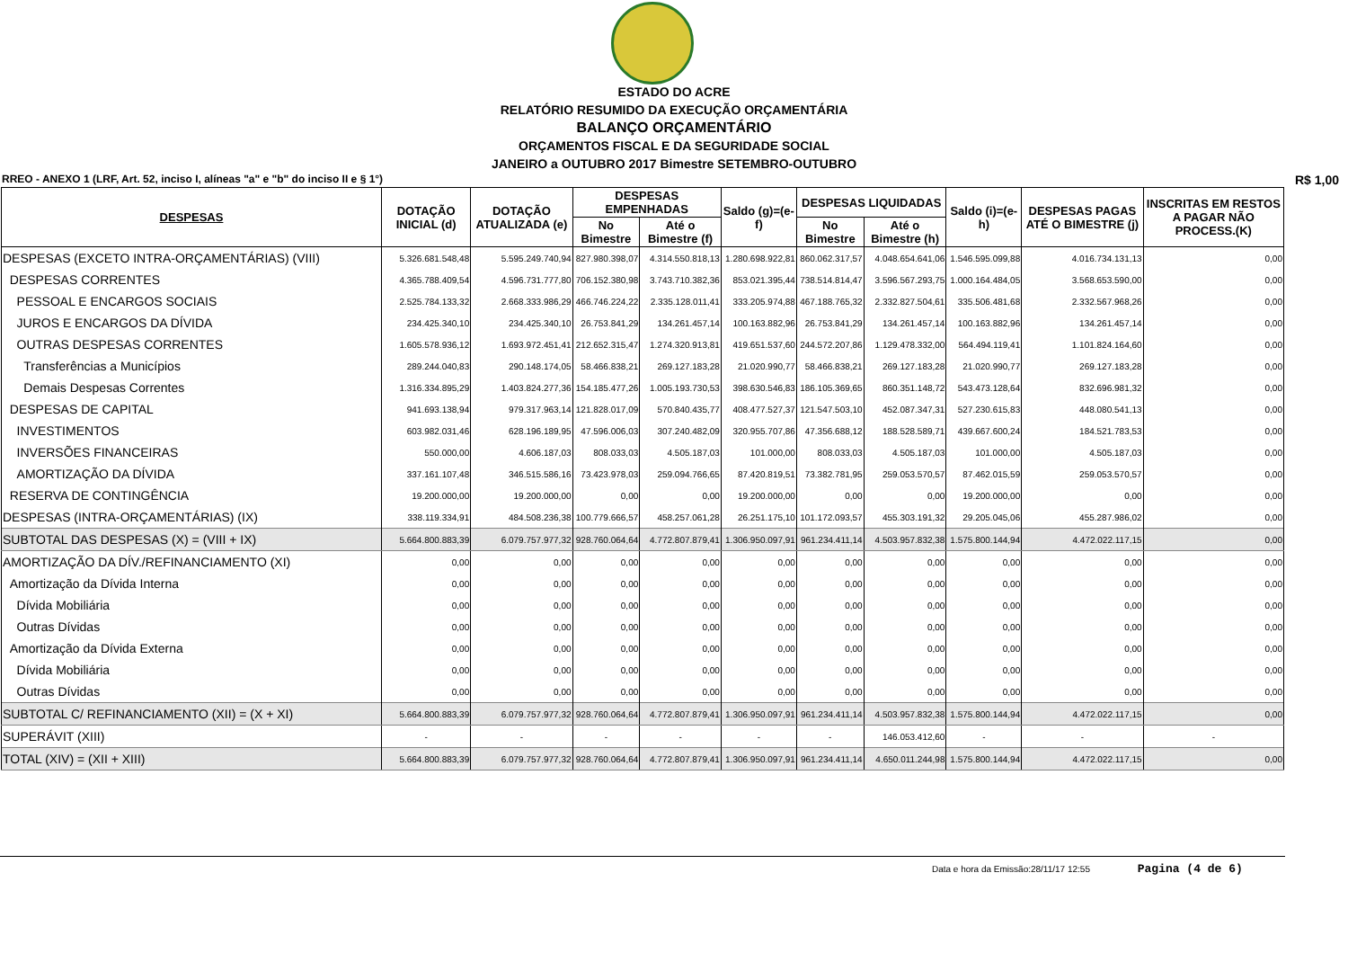ESTADO DO ACRE
RELATÓRIO RESUMIDO DA EXECUÇÃO ORÇAMENTÁRIA
BALANÇO ORÇAMENTÁRIO
ORÇAMENTOS FISCAL E DA SEGURIDADE SOCIAL
JANEIRO a OUTUBRO 2017 Bimestre SETEMBRO-OUTUBRO
RREO - ANEXO 1 (LRF, Art. 52, inciso I, alíneas "a" e "b" do inciso II e § 1°) R$ 1,00
| DESPESAS | DOTAÇÃO INICIAL (d) | DOTAÇÃO ATUALIZADA (e) | DESPESAS EMPENHADAS | | Saldo (g)=(e-f) | DESPESAS LIQUIDADAS | | Saldo (i)=(e-h) | DESPESAS PAGAS ATÉ O BIMESTRE (j) | INSCRITAS EM RESTOS A PAGAR NÃO PROCESS.(K) |
| --- | --- | --- | --- | --- | --- | --- | --- | --- | --- | --- |
| | | | No Bimestre | Até o Bimestre (f) | | No Bimestre | Até o Bimestre (h) | | | |
| DESPESAS (EXCETO INTRA-ORÇAMENTÁRIAS) (VIII) | 5.326.681.548,48 | 5.595.249.740,94 | 827.980.398,07 | 4.314.550.818,13 | 1.280.698.922,81 | 860.062.317,57 | 4.048.654.641,06 | 1.546.595.099,88 | 4.016.734.131,13 | 0,00 |
| DESPESAS CORRENTES | 4.365.788.409,54 | 4.596.731.777,80 | 706.152.380,98 | 3.743.710.382,36 | 853.021.395,44 | 738.514.814,47 | 3.596.567.293,75 | 1.000.164.484,05 | 3.568.653.590,00 | 0,00 |
| PESSOAL E ENCARGOS SOCIAIS | 2.525.784.133,32 | 2.668.333.986,29 | 466.746.224,22 | 2.335.128.011,41 | 333.205.974,88 | 467.188.765,32 | 2.332.827.504,61 | 335.506.481,68 | 2.332.567.968,26 | 0,00 |
| JUROS E ENCARGOS DA DÍVIDA | 234.425.340,10 | 234.425.340,10 | 26.753.841,29 | 134.261.457,14 | 100.163.882,96 | 26.753.841,29 | 134.261.457,14 | 100.163.882,96 | 134.261.457,14 | 0,00 |
| OUTRAS DESPESAS CORRENTES | 1.605.578.936,12 | 1.693.972.451,41 | 212.652.315,47 | 1.274.320.913,81 | 419.651.537,60 | 244.572.207,86 | 1.129.478.332,00 | 564.494.119,41 | 1.101.824.164,60 | 0,00 |
| Transferências a Municípios | 289.244.040,83 | 290.148.174,05 | 58.466.838,21 | 269.127.183,28 | 21.020.990,77 | 58.466.838,21 | 269.127.183,28 | 21.020.990,77 | 269.127.183,28 | 0,00 |
| Demais Despesas Correntes | 1.316.334.895,29 | 1.403.824.277,36 | 154.185.477,26 | 1.005.193.730,53 | 398.630.546,83 | 186.105.369,65 | 860.351.148,72 | 543.473.128,64 | 832.696.981,32 | 0,00 |
| DESPESAS DE CAPITAL | 941.693.138,94 | 979.317.963,14 | 121.828.017,09 | 570.840.435,77 | 408.477.527,37 | 121.547.503,10 | 452.087.347,31 | 527.230.615,83 | 448.080.541,13 | 0,00 |
| INVESTIMENTOS | 603.982.031,46 | 628.196.189,95 | 47.596.006,03 | 307.240.482,09 | 320.955.707,86 | 47.356.688,12 | 188.528.589,71 | 439.667.600,24 | 184.521.783,53 | 0,00 |
| INVERSÕES FINANCEIRAS | 550.000,00 | 4.606.187,03 | 808.033,03 | 4.505.187,03 | 101.000,00 | 808.033,03 | 4.505.187,03 | 101.000,00 | 4.505.187,03 | 0,00 |
| AMORTIZAÇÃO DA DÍVIDA | 337.161.107,48 | 346.515.586,16 | 73.423.978,03 | 259.094.766,65 | 87.420.819,51 | 73.382.781,95 | 259.053.570,57 | 87.462.015,59 | 259.053.570,57 | 0,00 |
| RESERVA DE CONTINGÊNCIA | 19.200.000,00 | 19.200.000,00 | 0,00 | 0,00 | 19.200.000,00 | 0,00 | 0,00 | 19.200.000,00 | 0,00 | 0,00 |
| DESPESAS (INTRA-ORÇAMENTÁRIAS) (IX) | 338.119.334,91 | 484.508.236,38 | 100.779.666,57 | 458.257.061,28 | 26.251.175,10 | 101.172.093,57 | 455.303.191,32 | 29.205.045,06 | 455.287.986,02 | 0,00 |
| SUBTOTAL DAS DESPESAS (X) = (VIII + IX) | 5.664.800.883,39 | 6.079.757.977,32 | 928.760.064,64 | 4.772.807.879,41 | 1.306.950.097,91 | 961.234.411,14 | 4.503.957.832,38 | 1.575.800.144,94 | 4.472.022.117,15 | 0,00 |
| AMORTIZAÇÃO DA DÍV./REFINANCIAMENTO (XI) | 0,00 | 0,00 | 0,00 | 0,00 | 0,00 | 0,00 | 0,00 | 0,00 | 0,00 | 0,00 |
| Amortização da Dívida Interna | 0,00 | 0,00 | 0,00 | 0,00 | 0,00 | 0,00 | 0,00 | 0,00 | 0,00 | 0,00 |
| Dívida Mobiliária | 0,00 | 0,00 | 0,00 | 0,00 | 0,00 | 0,00 | 0,00 | 0,00 | 0,00 | 0,00 |
| Outras Dívidas | 0,00 | 0,00 | 0,00 | 0,00 | 0,00 | 0,00 | 0,00 | 0,00 | 0,00 | 0,00 |
| Amortização da Dívida Externa | 0,00 | 0,00 | 0,00 | 0,00 | 0,00 | 0,00 | 0,00 | 0,00 | 0,00 | 0,00 |
| Dívida Mobiliária | 0,00 | 0,00 | 0,00 | 0,00 | 0,00 | 0,00 | 0,00 | 0,00 | 0,00 | 0,00 |
| Outras Dívidas | 0,00 | 0,00 | 0,00 | 0,00 | 0,00 | 0,00 | 0,00 | 0,00 | 0,00 | 0,00 |
| SUBTOTAL C/ REFINANCIAMENTO (XII) = (X + XI) | 5.664.800.883,39 | 6.079.757.977,32 | 928.760.064,64 | 4.772.807.879,41 | 1.306.950.097,91 | 961.234.411,14 | 4.503.957.832,38 | 1.575.800.144,94 | 4.472.022.117,15 | 0,00 |
| SUPERÁVIT (XIII) | - | - | - | - | - | - | 146.053.412,60 | - | - | - |
| TOTAL (XIV) = (XII + XIII) | 5.664.800.883,39 | 6.079.757.977,32 | 928.760.064,64 | 4.772.807.879,41 | 1.306.950.097,91 | 961.234.411,14 | 4.650.011.244,98 | 1.575.800.144,94 | 4.472.022.117,15 | 0,00 |
Data e hora da Emissão:28/11/17 12:55 Pagina (4 de 6)